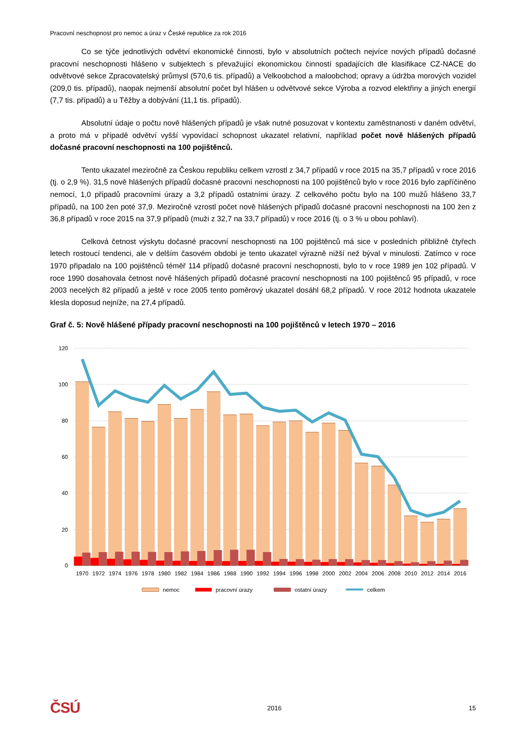Pracovní neschopnost pro nemoc a úraz v České republice za rok 2016
Co se týče jednotlivých odvětví ekonomické činnosti, bylo v absolutních počtech nejvíce nových případů dočasné pracovní neschopnosti hlášeno v subjektech s převažující ekonomickou činností spadajících dle klasifikace CZ-NACE do odvětvové sekce Zpracovatelský průmysl (570,6 tis. případů) a Velkoobchod a maloobchod; opravy a údržba morových vozidel (209,0 tis. případů), naopak nejmenší absolutní počet byl hlášen u odvětvové sekce Výroba a rozvod elektřiny a jiných energií (7,7 tis. případů) a u Těžby a dobývání (11,1 tis. případů).
Absolutní údaje o počtu nově hlášených případů je však nutné posuzovat v kontextu zaměstnanosti v daném odvětví, a proto má v případě odvětví vyšší vypovídací schopnost ukazatel relativní, například počet nově hlášených případů dočasné pracovní neschopnosti na 100 pojištěnců.
Tento ukazatel meziročně za Českou republiku celkem vzrostl z 34,7 případů v roce 2015 na 35,7 případů v roce 2016 (tj. o 2,9 %). 31,5 nově hlášených případů dočasné pracovní neschopnosti na 100 pojištěnců bylo v roce 2016 bylo zapříčiněno nemocí, 1,0 případů pracovními úrazy a 3,2 případů ostatními úrazy. Z celkového počtu bylo na 100 mužů hlášeno 33,7 případů, na 100 žen poté 37,9. Meziročně vzrostl počet nově hlášených případů dočasné pracovní neschopnosti na 100 žen z 36,8 případů v roce 2015 na 37,9 případů (muži z 32,7 na 33,7 případů) v roce 2016 (tj. o 3 % u obou pohlaví).
Celková četnost výskytu dočasné pracovní neschopnosti na 100 pojištěnců má sice v posledních přibližně čtyřech letech rostoucí tendenci, ale v delším časovém období je tento ukazatel výrazně nižší než býval v minulosti. Zatímco v roce 1970 připadalo na 100 pojištěnců téměř 114 případů dočasné pracovní neschopnosti, bylo to v roce 1989 jen 102 případů. V roce 1990 dosahovala četnost nově hlášených případů dočasné pracovní neschopnosti na 100 pojištěnců 95 případů, v roce 2003 necelých 82 případů a ještě v roce 2005 tento poměrový ukazatel dosáhl 68,2 případů. V roce 2012 hodnota ukazatele klesla doposud nejníže, na 27,4 případů.
Graf č. 5: Nově hlášené případy pracovní neschopnosti na 100 pojištěnců v letech 1970 – 2016
120
100
80
60
40
20
0
1970
1972
1974
1976
1978
1980
1982
1984
1986
1988
1990
1992
1994
1996
1998
2000
2002
2004
2006
2008
2010
2012
2014
2016
nemoc
pracovní úrazy
ostatní úrazy
celkem
ČSÚ 2016 15